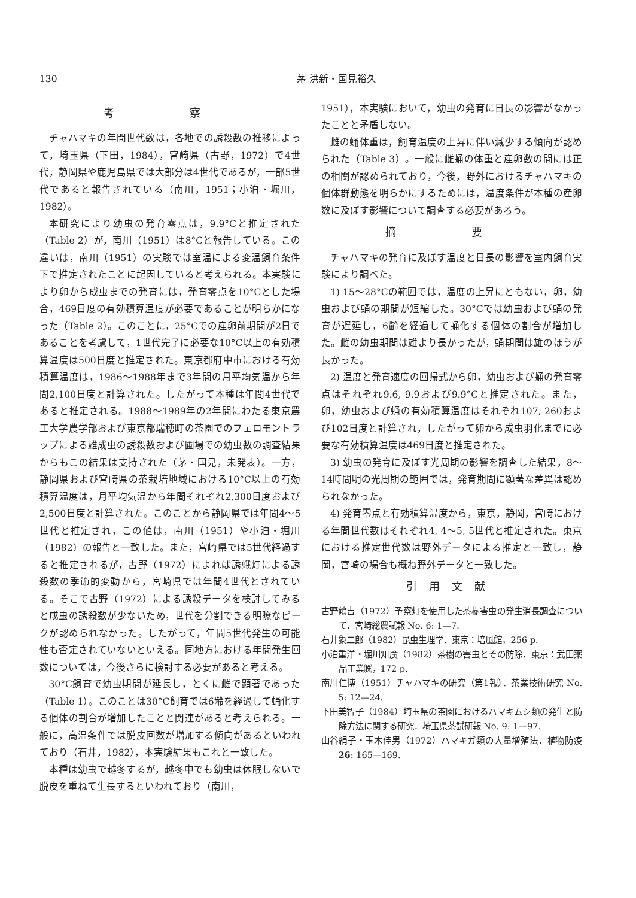130 茅 洪新・国見裕久
考 察
チャハマキの年間世代数は，各地での誘殺数の推移によって，埼玉県（下田，1984），宮崎県（古野，1972）で4世代，静岡県や鹿児島県では大部分は4世代であるが，一部5世代であると報告されている（南川，1951；小泊・堀川，1982）。
本研究により幼虫の発育零点は，9.9°Cと推定された（Table 2）が，南川（1951）は8°Cと報告している。この違いは，南川（1951）の実験では室温による変温飼育条件下で推定されたことに起因していると考えられる。本実験により卵から成虫までの発育には，発育零点を10°Cとした場合，469日度の有効積算温度が必要であることが明らかになった（Table 2）。このことに，25°Cでの産卵前期間が2日であることを考慮して，1世代完了に必要な10°C以上の有効積算温度は500日度と推定された。東京都府中市における有効積算温度は，1986～1988年まで3年間の月平均気温から年間2,100日度と計算された。したがって本種は年間4世代であると推定される。1988～1989年の2年間にわたる東京農工大学農学部および東京都瑞穂町の茶園でのフェロモントラップによる雄成虫の誘殺数および圃場での幼虫数の調査結果からもこの結果は支持された（茅・国見，未発表）。一方，静岡県および宮崎県の茶栽培地域における10°C以上の有効積算温度は，月平均気温から年間それぞれ2,300日度および2,500日度と計算された。このことから静岡県では年間4～5世代と推定され，この値は，南川（1951）や小泊・堀川（1982）の報告と一致した。また，宮崎県では5世代経過すると推定されるが，古野（1972）によれば誘蛾灯による誘殺数の季節的変動から，宮崎県では年間4世代とされている。そこで古野（1972）による誘殺データを検討してみると成虫の誘殺数が少ないため，世代を分割できる明瞭なピークが認められなかった。したがって，年間5世代発生の可能性も否定されていないといえる。同地方における年間発生回数については，今後さらに検討する必要があると考える。
30°C飼育で幼虫期間が延長し，とくに雌で顕著であった（Table 1）。このことは30°C飼育では6齢を経過して蛹化する個体の割合が増加したことと関連があると考えられる。一般に，高温条件では脱皮回数が増加する傾向があるといわれており（石井，1982），本実験結果もこれと一致した。
本種は幼虫で越冬するが，越冬中でも幼虫は休眠しないで脱皮を重ねて生長するといわれており（南川，
1951），本実験において，幼虫の発育に日長の影響がなかったことと矛盾しない。
雌の蛹体重は，飼育温度の上昇に伴い減少する傾向が認められた（Table 3）。一般に雌蛹の体重と産卵数の間には正の相関が認められており，今後，野外におけるチャハマキの個体群動態を明らかにするためには，温度条件が本種の産卵数に及ぼす影響について調査する必要があろう。
摘 要
チャハマキの発育に及ぼす温度と日長の影響を室内飼育実験により調べた。
1) 15～28°Cの範囲では，温度の上昇にともない，卵，幼虫および蛹の期間が短縮した。30°Cでは幼虫および蛹の発育が遅延し，6齢を経過して蛹化する個体の割合が増加した。雌の幼虫期間は雄より長かったが，蛹期間は雄のほうが長かった。
2) 温度と発育速度の回帰式から卵，幼虫および蛹の発育零点はそれぞれ9.6, 9.9および9.9°Cと推定された。また，卵，幼虫および蛹の有効積算温度はそれぞれ107, 260および102日度と計算され，したがって卵から成虫羽化までに必要な有効積算温度は469日度と推定された。
3) 幼虫の発育に及ぼす光周期の影響を調査した結果，8～14時間明の光周期の範囲では，発育期間に顕著な差異は認められなかった。
4) 発育零点と有効積算温度から，東京，静岡，宮崎における年間世代数はそれぞれ4, 4～5, 5世代と推定された。東京における推定世代数は野外データによる推定と一致し，静岡，宮崎の場合も概ね野外データと一致した。
引用文献
古野鶴吉（1972）予察灯を使用した茶樹害虫の発生消長調査について．宮崎総農試報 No. 6: 1—7.
石井象二郎（1982）昆虫生理学．東京：培風館，256 p.
小泊重洋・堀川知廣（1982）茶樹の害虫とその防除．東京：武田薬品工業㈱，172 p.
南川仁博（1951）チャハマキの研究（第1報）．茶業技術研究 No. 5: 12—24.
下田美智子（1984）埼玉県の茶園におけるハマキムシ類の発生と防除方法に関する研究．埼玉県茶試研報 No. 9: 1—97.
山谷絹子・玉木佳男（1972）ハマキガ類の大量増殖法．植物防疫 26: 165—169.